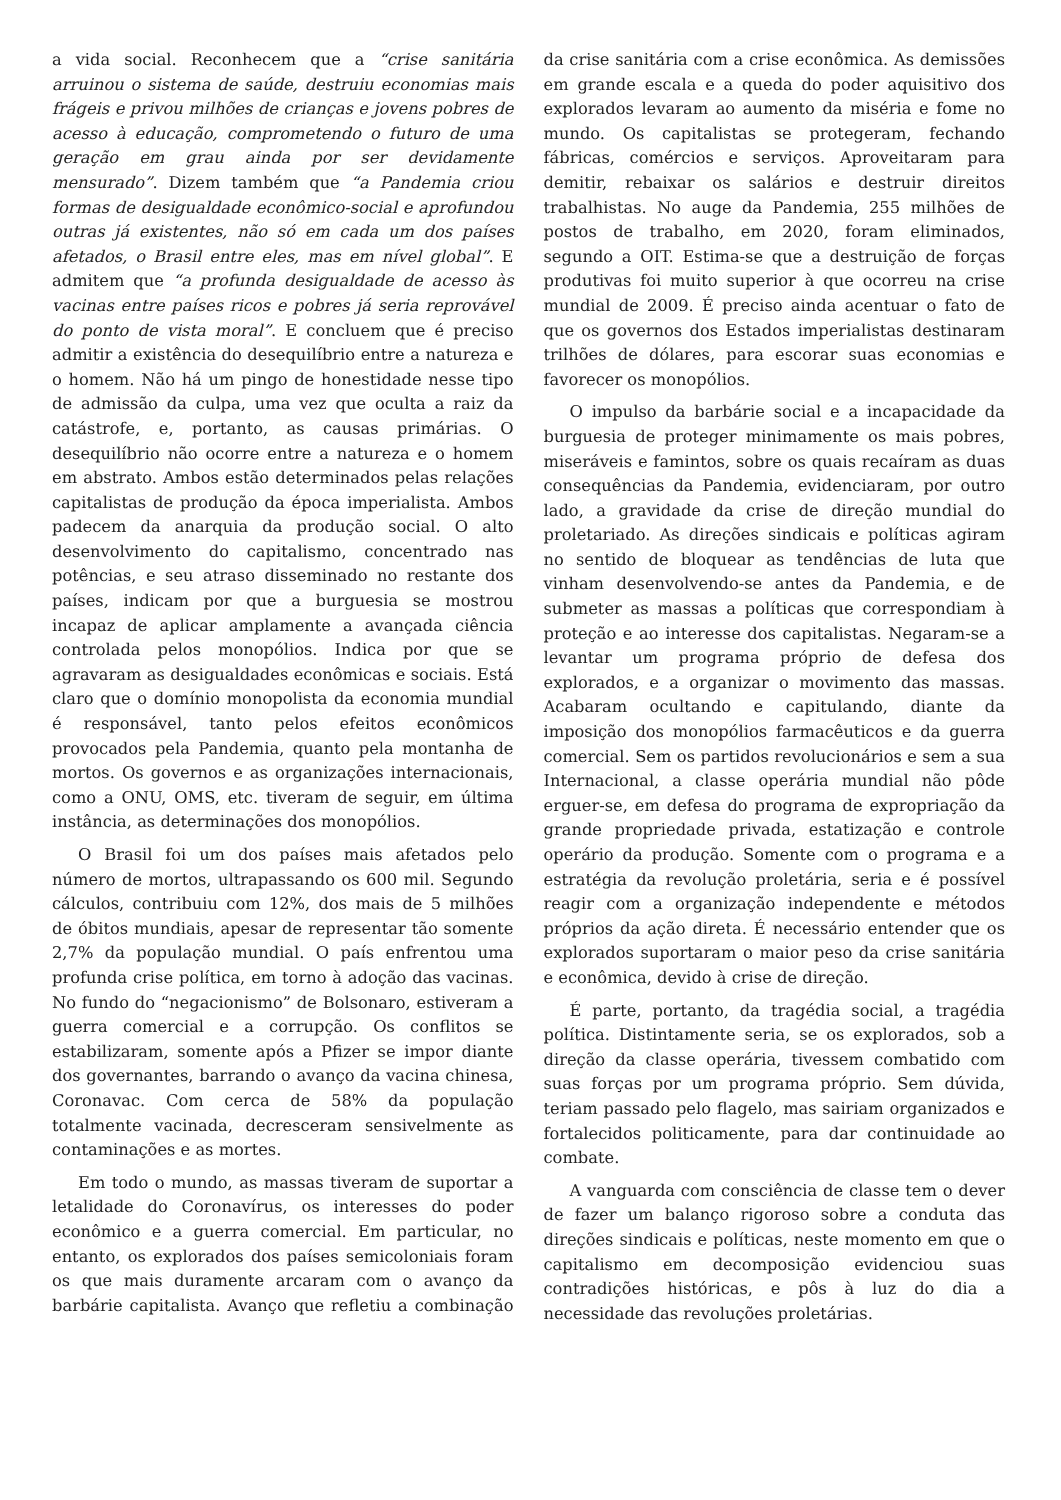a vida social. Reconhecem que a “crise sanitária arruinou o sistema de saúde, destruiu economias mais frágeis e privou milhões de crianças e jovens pobres de acesso à educação, comprometendo o futuro de uma geração em grau ainda por ser devidamente mensurado”. Dizem também que “a Pandemia criou formas de desigualdade econômico-social e aprofundou outras já existentes, não só em cada um dos países afetados, o Brasil entre eles, mas em nível global”. E admitem que “a profunda desigualdade de acesso às vacinas entre países ricos e pobres já seria reprovável do ponto de vista moral”. E concluem que é preciso admitir a existência do desequilíbrio entre a natureza e o homem. Não há um pingo de honestidade nesse tipo de admissão da culpa, uma vez que oculta a raiz da catástrofe, e, portanto, as causas primárias. O desequilíbrio não ocorre entre a natureza e o homem em abstrato. Ambos estão determinados pelas relações capitalistas de produção da época imperialista. Ambos padecem da anarquia da produção social. O alto desenvolvimento do capitalismo, concentrado nas potências, e seu atraso disseminado no restante dos países, indicam por que a burguesia se mostrou incapaz de aplicar amplamente a avançada ciência controlada pelos monopólios. Indica por que se agravaram as desigualdades econômicas e sociais. Está claro que o domínio monopolista da economia mundial é responsável, tanto pelos efeitos econômicos provocados pela Pandemia, quanto pela montanha de mortos. Os governos e as organizações internacionais, como a ONU, OMS, etc. tiveram de seguir, em última instância, as determinações dos monopólios.
O Brasil foi um dos países mais afetados pelo número de mortos, ultrapassando os 600 mil. Segundo cálculos, contribuiu com 12%, dos mais de 5 milhões de óbitos mundiais, apesar de representar tão somente 2,7% da população mundial. O país enfrentou uma profunda crise política, em torno à adoção das vacinas. No fundo do “negacionismo” de Bolsonaro, estiveram a guerra comercial e a corrupção. Os conflitos se estabilizaram, somente após a Pfizer se impor diante dos governantes, barrando o avanço da vacina chinesa, Coronavac. Com cerca de 58% da população totalmente vacinada, decresceram sensivelmente as contaminações e as mortes.
Em todo o mundo, as massas tiveram de suportar a letalidade do Coronavírus, os interesses do poder econômico e a guerra comercial. Em particular, no entanto, os explorados dos países semicoloniais foram os que mais duramente arcaram com o avanço da barbárie capitalista. Avanço que refletiu a combinação da crise sanitária com a crise econômica. As demissões em grande escala e a queda do poder aquisitivo dos explorados levaram ao aumento da miséria e fome no mundo. Os capitalistas se protegeram, fechando fábricas, comércios e serviços. Aproveitaram para demitir, rebaixar os salários e destruir direitos trabalhistas. No auge da Pandemia, 255 milhões de postos de trabalho, em 2020, foram eliminados, segundo a OIT. Estima-se que a destruição de forças produtivas foi muito superior à que ocorreu na crise mundial de 2009. É preciso ainda acentuar o fato de que os governos dos Estados imperialistas destinaram trilhões de dólares, para escorar suas economias e favorecer os monopólios.
O impulso da barbárie social e a incapacidade da burguesia de proteger minimamente os mais pobres, miseráveis e famintos, sobre os quais recaíram as duas consequências da Pandemia, evidenciaram, por outro lado, a gravidade da crise de direção mundial do proletariado. As direções sindicais e políticas agiram no sentido de bloquear as tendências de luta que vinham desenvolvendo-se antes da Pandemia, e de submeter as massas a políticas que correspondiam à proteção e ao interesse dos capitalistas. Negaram-se a levantar um programa próprio de defesa dos explorados, e a organizar o movimento das massas. Acabaram ocultando e capitulando, diante da imposição dos monopólios farmacêuticos e da guerra comercial. Sem os partidos revolucionários e sem a sua Internacional, a classe operária mundial não pôde erguer-se, em defesa do programa de expropriação da grande propriedade privada, estatização e controle operário da produção. Somente com o programa e a estratégia da revolução proletária, seria e é possível reagir com a organização independente e métodos próprios da ação direta. É necessário entender que os explorados suportaram o maior peso da crise sanitária e econômica, devido à crise de direção.
É parte, portanto, da tragédia social, a tragédia política. Distintamente seria, se os explorados, sob a direção da classe operária, tivessem combatido com suas forças por um programa próprio. Sem dúvida, teriam passado pelo flagelo, mas sairiam organizados e fortalecidos politicamente, para dar continuidade ao combate.
A vanguarda com consciência de classe tem o dever de fazer um balanço rigoroso sobre a conduta das direções sindicais e políticas, neste momento em que o capitalismo em decomposição evidenciou suas contradições históricas, e pôs à luz do dia a necessidade das revoluções proletárias.